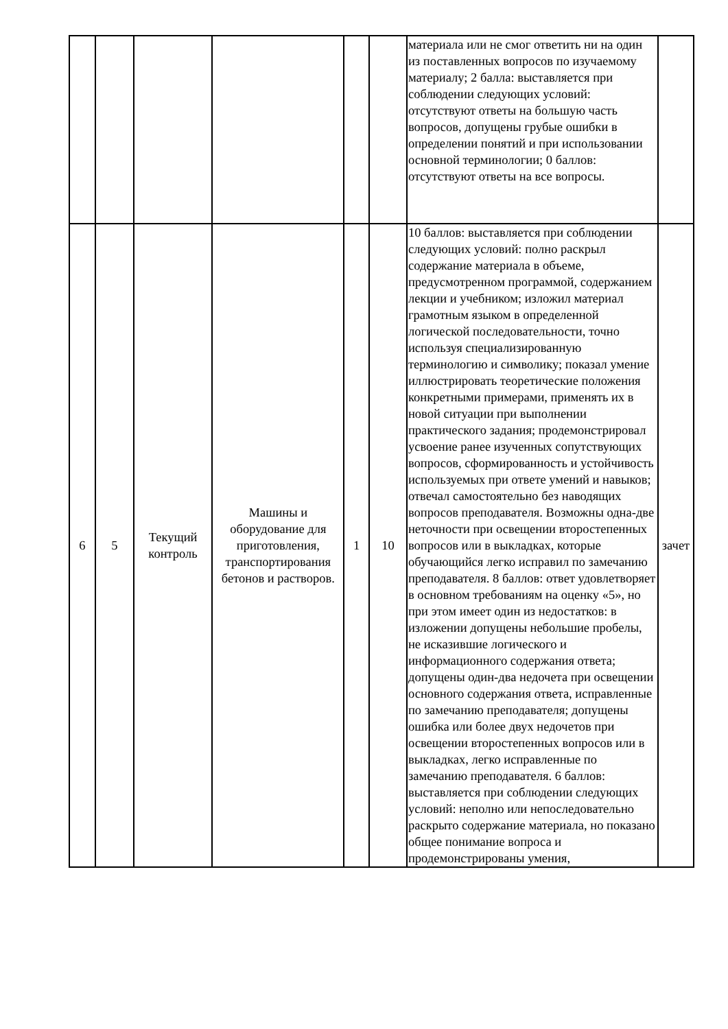| | | | | | | материала или не смог ответить ни на один из поставленных вопросов по изучаемому материалу; 2 балла: выставляется при соблюдении следующих условий: отсутствуют ответы на большую часть вопросов, допущены грубые ошибки в определении понятий и при использовании основной терминологии; 0 баллов: отсутствуют ответы на все вопросы. | |
| 6 | 5 | Текущий контроль | Машины и оборудование для приготовления, транспортирования бетонов и растворов. | 1 | 10 | 10 баллов: выставляется при соблюдении следующих условий: полно раскрыл содержание материала в объеме, предусмотренном программой, содержанием лекции и учебником; изложил материал грамотным языком в определенной логической последовательности, точно используя специализированную терминологию и символику; показал умение иллюстрировать теоретические положения конкретными примерами, применять их в новой ситуации при выполнении практического задания; продемонстрировал усвоение ранее изученных сопутствующих вопросов, сформированность и устойчивость используемых при ответе умений и навыков; отвечал самостоятельно без наводящих вопросов преподавателя. Возможны одна-две неточности при освещении второстепенных вопросов или в выкладках, которые обучающийся легко исправил по замечанию преподавателя. 8 баллов: ответ удовлетворяет в основном требованиям на оценку «5», но при этом имеет один из недостатков: в изложении допущены небольшие пробелы, не исказившие логического и информационного содержания ответа; допущены один-два недочета при освещении основного содержания ответа, исправленные по замечанию преподавателя; допущены ошибка или более двух недочетов при освещении второстепенных вопросов или в выкладках, легко исправленные по замечанию преподавателя. 6 баллов: выставляется при соблюдении следующих условий: неполно или непоследовательно раскрыто содержание материала, но показано общее понимание вопроса и продемонстрированы умения, | зачет |